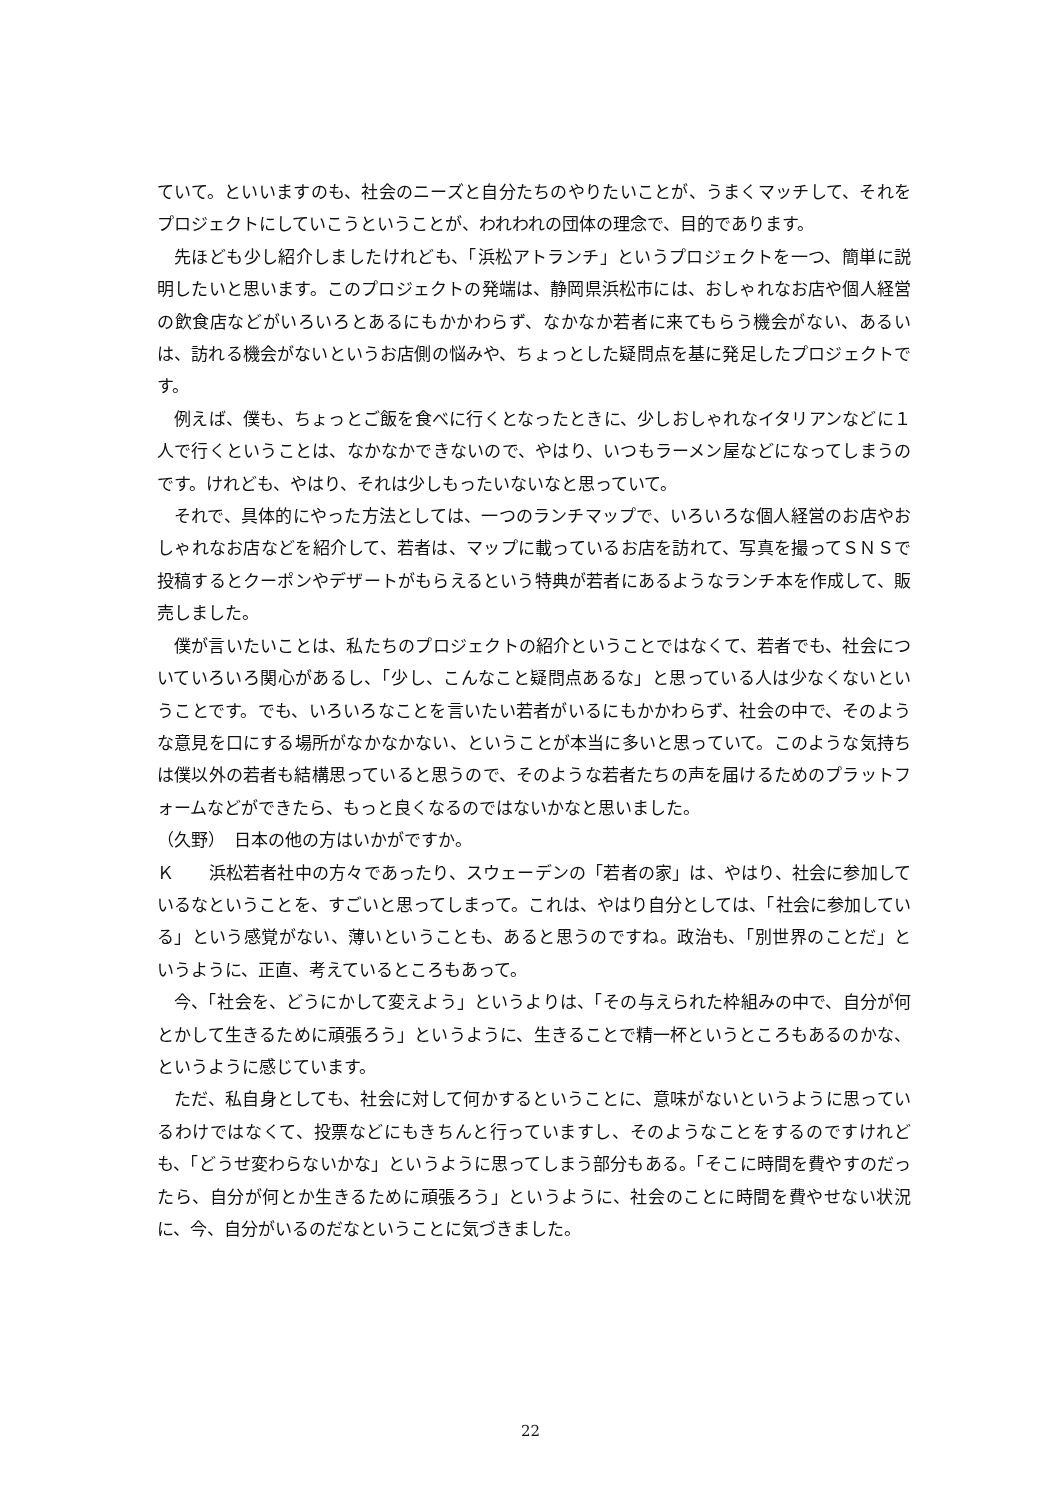ていて。といいますのも、社会のニーズと自分たちのやりたいことが、うまくマッチして、それをプロジェクトにしていこうということが、われわれの団体の理念で、目的であります。
先ほども少し紹介しましたけれども、「浜松アトランチ」というプロジェクトを一つ、簡単に説明したいと思います。このプロジェクトの発端は、静岡県浜松市には、おしゃれなお店や個人経営の飲食店などがいろいろとあるにもかかわらず、なかなか若者に来てもらう機会がない、あるいは、訪れる機会がないというお店側の悩みや、ちょっとした疑問点を基に発足したプロジェクトです。
例えば、僕も、ちょっとご飯を食べに行くとなったときに、少しおしゃれなイタリアンなどに１人で行くということは、なかなかできないので、やはり、いつもラーメン屋などになってしまうのです。けれども、やはり、それは少しもったいないなと思っていて。
それで、具体的にやった方法としては、一つのランチマップで、いろいろな個人経営のお店やおしゃれなお店などを紹介して、若者は、マップに載っているお店を訪れて、写真を撮ってＳＮＳで投稿するとクーポンやデザートがもらえるという特典が若者にあるようなランチ本を作成して、販売しました。
僕が言いたいことは、私たちのプロジェクトの紹介ということではなくて、若者でも、社会についていろいろ関心があるし、「少し、こんなこと疑問点あるな」と思っている人は少なくないということです。でも、いろいろなことを言いたい若者がいるにもかかわらず、社会の中で、そのような意見を口にする場所がなかなかない、ということが本当に多いと思っていて。このような気持ちは僕以外の若者も結構思っていると思うので、そのような若者たちの声を届けるためのプラットフォームなどができたら、もっと良くなるのではないかなと思いました。
（久野）　日本の他の方はいかがですか。
Ｋ　　浜松若者社中の方々であったり、スウェーデンの「若者の家」は、やはり、社会に参加しているなということを、すごいと思ってしまって。これは、やはり自分としては、「社会に参加している」という感覚がない、薄いということも、あると思うのですね。政治も、「別世界のことだ」というように、正直、考えているところもあって。
今、「社会を、どうにかして変えよう」というよりは、「その与えられた枠組みの中で、自分が何とかして生きるために頑張ろう」というように、生きることで精一杯というところもあるのかな、というように感じています。
ただ、私自身としても、社会に対して何かするということに、意味がないというように思っているわけではなくて、投票などにもきちんと行っていますし、そのようなことをするのですけれども、「どうせ変わらないかな」というように思ってしまう部分もある。「そこに時間を費やすのだったら、自分が何とか生きるために頑張ろう」というように、社会のことに時間を費やせない状況に、今、自分がいるのだなということに気づきました。
22